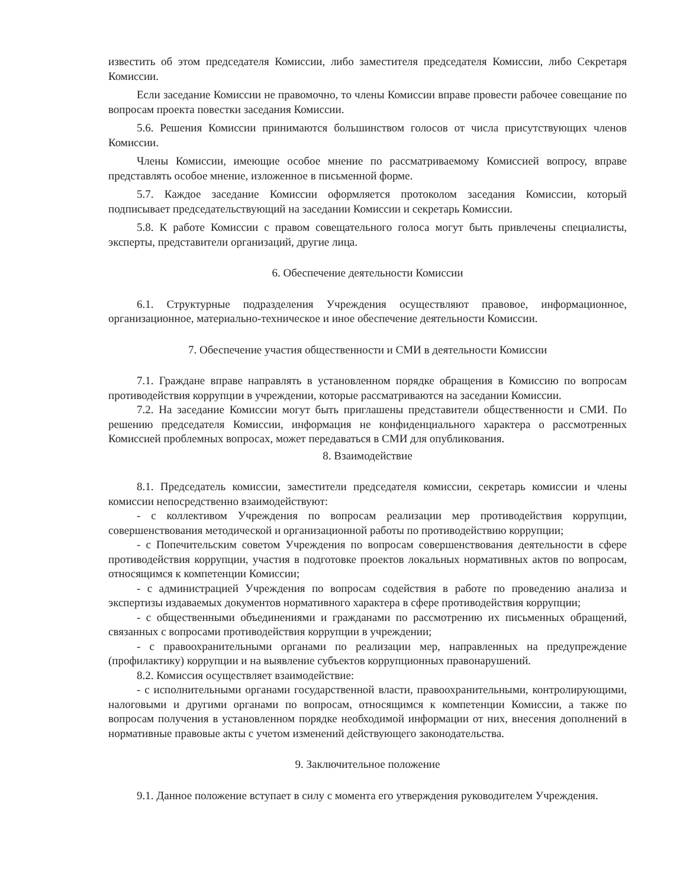известить об этом председателя Комиссии, либо заместителя председателя Комиссии, либо Секретаря Комиссии.
Если заседание Комиссии не правомочно, то члены Комиссии вправе провести рабочее совещание по вопросам проекта повестки заседания Комиссии.
5.6. Решения Комиссии принимаются большинством голосов от числа присутствующих членов Комиссии.
Члены Комиссии, имеющие особое мнение по рассматриваемому Комиссией вопросу, вправе представлять особое мнение, изложенное в письменной форме.
5.7. Каждое заседание Комиссии оформляется протоколом заседания Комиссии, который подписывает председательствующий на заседании Комиссии и секретарь Комиссии.
5.8. К работе Комиссии с правом совещательного голоса могут быть привлечены специалисты, эксперты, представители организаций, другие лица.
6. Обеспечение деятельности Комиссии
6.1. Структурные подразделения Учреждения осуществляют правовое, информационное, организационное, материально-техническое и иное обеспечение деятельности Комиссии.
7. Обеспечение участия общественности и СМИ в деятельности Комиссии
7.1. Граждане вправе направлять в установленном порядке обращения в Комиссию по вопросам противодействия коррупции в учреждении, которые рассматриваются на заседании Комиссии.
7.2. На заседание Комиссии могут быть приглашены представители общественности и СМИ. По решению председателя Комиссии, информация не конфиденциального характера о рассмотренных Комиссией проблемных вопросах, может передаваться в СМИ для опубликования.
8. Взаимодействие
8.1. Председатель комиссии, заместители председателя комиссии, секретарь комиссии и члены комиссии непосредственно взаимодействуют:
- с коллективом Учреждения по вопросам реализации мер противодействия коррупции, совершенствования методической и организационной работы по противодействию коррупции;
- с Попечительским советом Учреждения по вопросам совершенствования деятельности в сфере противодействия коррупции, участия в подготовке проектов локальных нормативных актов по вопросам, относящимся к компетенции Комиссии;
- с администрацией Учреждения по вопросам содействия в работе по проведению анализа и экспертизы издаваемых документов нормативного характера в сфере противодействия коррупции;
- с общественными объединениями и гражданами по рассмотрению их письменных обращений, связанных с вопросами противодействия коррупции в учреждении;
- с правоохранительными органами по реализации мер, направленных на предупреждение (профилактику) коррупции и на выявление субъектов коррупционных правонарушений.
8.2. Комиссия осуществляет взаимодействие:
- с исполнительными органами государственной власти, правоохранительными, контролирующими, налоговыми и другими органами по вопросам, относящимся к компетенции Комиссии, а также по вопросам получения в установленном порядке необходимой информации от них, внесения дополнений в нормативные правовые акты с учетом изменений действующего законодательства.
9. Заключительное положение
9.1. Данное положение вступает в силу с момента его утверждения руководителем Учреждения.